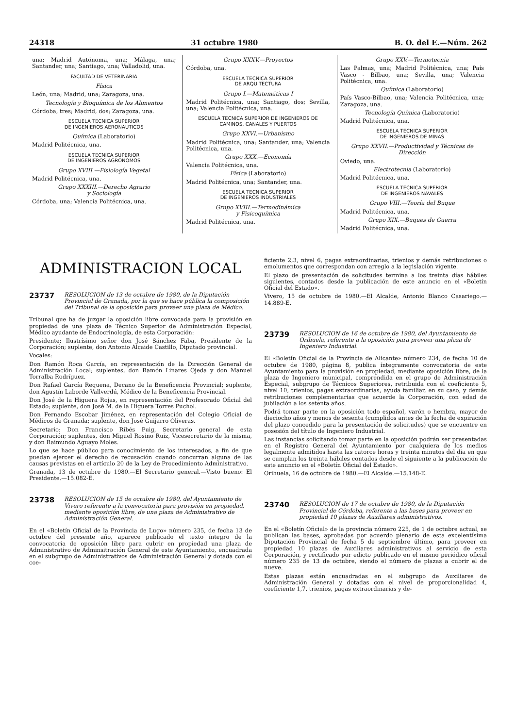24318 31 octubre 1980 B. O. del E.—Núm. 262
una; Madrid Autónoma, una; Málaga, una; Santander, una; Santiago, una; Valladolid, una.
FACULTAD DE VETERINARIA
Física
León, una; Madrid, una; Zaragoza, una.
Tecnología y Bioquímica de los Alimentos
Córdoba, tres; Madrid, dos; Zaragoza, una.
ESCUELA TECNICA SUPERIOR
DE INGENIEROS AERONAUTICOS
Química (Laboratorio)
Madrid Politécnica, una.
ESCUELA TECNICA SUPERIOR
DE INGENIEROS AGRONOMOS
Grupo XVIII.—Fisiología Vegetal
Madrid Politécnica, una.
Grupo XXXIII.—Derecho Agrario
y Sociología
Córdoba, una; Valencia Politécnica, una.
Grupo XXXV.—Proyectos
Córdoba, una.
ESCUELA TECNICA SUPERIOR
DE ARQUITECTURA
Grupo I.—Matemáticas I
Madrid Politécnica, una; Santiago, dos; Sevilla, una; Valencia Politécnica, una.
ESCUELA TECNICA SUPERIOR DE INGENIEROS DE CAMINOS, CANALES Y PUERTOS
Grupo XXVI.—Urbanismo
Madrid Politécnica, una; Santander, una; Valencia Politécnica, una.
Grupo XXX.—Economía
Valencia Politécnica, una.
Física (Laboratorio)
Madrid Politécnica, una; Santander, una.
ESCUELA TECNICA SUPERIOR
DE INGENIEROS INDUSTRIALES
Grupo XVIII.—Termodinámica
y Fisicoquímica
Madrid Politécnica, una.
Grupo XXV.—Termotecnia
Las Palmas, una; Madrid Politécnica, una; País Vasco - Bilbao, una; Sevilla, una; Valencia Politécnica, una.
Química (Laboratorio)
País Vasco-Bilbao, una; Valencia Politécnica, una; Zaragoza, una.
Tecnología Química (Laboratorio)
Madrid Politécnica, una.
ESCUELA TECNICA SUPERIOR
DE INGENIEROS DE MINAS
Grupo XXVII.—Productividad y Técnicas de Dirección
Oviedo, una.
Electrotecnia (Laboratorio)
Madrid Politécnica, una.
ESCUELA TECNICA SUPERIOR
DE INGENIEROS NAVALES
Grupo VIII.—Teoría del Buque
Madrid Politécnica, una.
Grupo XIX.—Buques de Guerra
Madrid Politécnica, una.
ADMINISTRACION LOCAL
23737 RESOLUCION de 13 de octubre de 1980, de la Diputación Provincial de Granada, por la que se hace pública la composición del Tribunal de la oposición para proveer una plaza de Médico.
Tribunal que ha de juzgar la oposición libre convocada para la provisión en propiedad de una plaza de Técnico Superior de Administración Especial, Médico ayudante de Endocrinología, de esta Corporación:
Presidente: Ilustrísimo señor don José Sánchez Faba, Presidente de la Corporación; suplente, don Antonio Alcaide Castillo, Diputado provincial.
Vocales:
Don Ramón Roca García, en representación de la Dirección General de Administración Local; suplentes, don Ramón Linares Ojeda y don Manuel Torralba Rodríguez.
Don Rafael García Requena, Decano de la Beneficencia Provincial; suplente, don Agustín Laborde Vallverdú, Médico de la Beneficencia Provincial.
Don José de la Higuera Rojas, en representación del Profesorado Oficial del Estado; suplente, don José M. de la Higuera Torres Puchol.
Don Fernando Escobar Jiménez, en representación del Colegio Oficial de Médicos de Granada; suplente, don José Guijarro Oliveras.
Secretario: Don Francisco Ribés Puig, Secretario general de esta Corporación; suplentes, don Miguel Rosino Ruiz, Vicesecretario de la misma, y don Raimundo Aguayo Moles.
Lo que se hace público para conocimiento de los interesados, a fin de que puedan ejercer el derecho de recusación cuando concurran alguna de las causas previstas en el artículo 20 de la Ley de Procedimiento Administrativo.
Granada, 13 de octubre de 1980.—El Secretario general.—Visto bueno: El Presidente.—15.082-E.
23738 RESOLUCION de 15 de octubre de 1980, del Ayuntamiento de Vivero referente a la convocatoria para provisión en propiedad, mediante oposición libre, de una plaza de Administrativo de Administración General.
En el «Boletín Oficial de la Provincia de Lugo» número 235, de fecha 13 de octubre del presente año, aparece publicado el texto íntegro de la convocatoria de oposición libre para cubrir en propiedad una plaza de Administrativo de Adminsitración General de este Ayuntamiento, encuadrada en el subgrupo de Administrativos de Administración General y dotada con el coe-
ficiente 2,3, nivel 6, pagas extraordinarias, trienios y demás retribuciones o emolumentos que correspondan con arreglo a la legislación vigente.
El plazo de presentación de solicitudes termina a los treinta días hábiles siguientes, contados desde la publicación de este anuncio en el «Boletín Oficial del Estado».
Vivero, 15 de octubre de 1980.—El Alcalde, Antonio Blanco Casariego.—14.889-E.
23739 RESOLUCION de 16 de octubre de 1980, del Ayuntamiento de Orihuela, referente a la oposición para proveer una plaza de Ingeniero Industrial.
El «Boletín Oficial de la Provincia de Alicante» número 234, de fecha 10 de octubre de 1980, página 8, publica íntegramente convocatoria de este Ayuntamiento para la provisión en propiedad, mediante oposición libre, de la plaza de Ingeniero municipal, comprendida en el grupo de Administración Especial, subgrupo de Técnicos Superiores, retribuida con el coeficiente 5, nivel 10, trienios, pagas extraordinarias, ayuda familiar, en su caso, y demás retribuciones complementarias que acuerde la Corporación, con edad de jubilación a los setenta años.
Podrá tomar parte en la oposición todo español, varón o hembra, mayor de dieciocho años y menos de sesenta (cumplidos antes de la fecha de expiración del plazo concedido para la presentación de solicitudes) que se encuentre en posesión del título de Ingeniero Industrial.
Las instancias solicitando tomar parte en la oposición podrán ser presentadas en el Registro General del Ayuntamiento por cualquiera de los medios legalmente admitidos hasta las catorce horas y treinta minutos del día en que se cumplan los treinta hábiles contados desde el siguiente a la publicación de este anuncio en el «Boletín Oficial del Estado».
Orihuela, 16 de octubre de 1980.—El Alcalde.—15.148-E.
23740 RESOLUCION de 17 de octubre de 1980, de la Diputación Provincial de Córdoba, referente a las bases para proveer en propiedad 10 plazas de Auxiliares administrativos.
En el «Boletín Oficial» de la provincia número 225, de 1 de octubre actual, se publican las bases, aprobadas por acuerdo plenario de esta excelentísima Diputación Provincial de fecha 5 de septiembre último, para proveer en propiedad 10 plazas de Auxiliares administrativos al servicio de esta Corporación, y rectificado por edicto publicado en el mismo periódico oficial número 235 de 13 de octubre, siendo el número de plazas a cubrir el de nueve.
Estas plazas están encuadradas en el subgrupo de Auxiliares de Administración General y dotadas con el nivel de proporcionalidad 4, coeficiente 1,7, trienios, pagas extraordinarias y de-